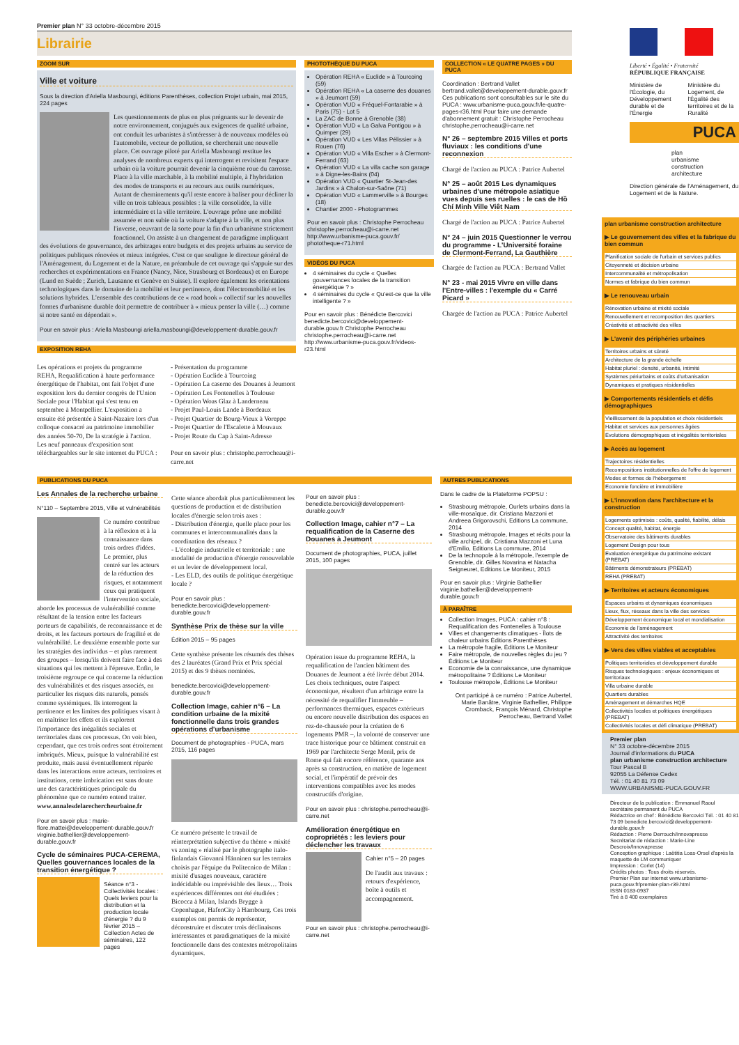Premier plan N° 33 octobre-décembre 2015
Librairie
ZOOM SUR
Ville et voiture
Sous la direction d'Ariella Masboungi, éditions Parenthèses, collection Projet urbain, mai 2015, 224 pages
Les questionnements de plus en plus prégnants sur le devenir de notre environnement, conjugués aux exigences de qualité urbaine, ont conduit les urbanistes à s'intéresser à de nouveaux modèles où l'automobile, vecteur de pollution, se chercherait une nouvelle place. Cet ouvrage piloté par Ariella Masboungi restitue les analyses de nombreux experts qui interrogent et revisitent l'espace urbain où la voiture pourrait devenir la cinquième roue du carrosse. Place à la ville marchable, à la mobilité multiple, à l'hybridation des modes de transports et au recours aux outils numériques. Autant de cheminements qu'il reste encore à baliser pour décliner la ville en trois tableaux possibles : la ville consolidée, la ville intermédiaire et la ville territoire. L'ouvrage prône une mobilité assumée et non subie où la voiture s'adapte à la ville, et non plus l'inverse, oeuvrant de la sorte pour la fin d'un urbanisme strictement fonctionnel. On assiste à un changement de paradigme impliquant des évolutions de gouvernance, des arbitrages entre budgets et des projets urbains au service de politiques publiques rénovées et mieux intégrées. C'est ce que souligne le directeur général de l'Aménagement, du Logement et de la Nature, en préambule de cet ouvrage qui s'appuie sur des recherches et expérimentations en France (Nancy, Nice, Strasbourg et Bordeaux) et en Europe (Lund en Suède ; Zurich, Lausanne et Genève en Suisse). Il explore également les orientations technologiques dans le domaine de la mobilité et leur pertinence, dont l'électromobilité et les solutions hybrides. L'ensemble des contributions de ce « road book » collectif sur les nouvelles formes d'urbanisme durable doit permettre de contribuer à « mieux penser la ville (…) comme si notre santé en dépendait ».
Pour en savoir plus : Ariella Masboungi ariella.masboungi@developpement-durable.gouv.fr
EXPOSITION REHA
Les opérations et projets du programme REHA, Requalification à haute performance énergétique de l'habitat, ont fait l'objet d'une exposition lors du dernier congrès de l'Union Sociale pour l'Habitat qui s'est tenu en septembre à Montpellier. L'exposition a ensuite été présentée à Saint-Nazaire lors d'un colloque consacré au patrimoine immobilier des années 50-70, De la stratégie à l'action. Les neuf panneaux d'exposition sont téléchargeables sur le site internet du PUCA :
- Présentation du programme
- Opération Euclide à Tourcoing
- Opération La caserne des Douanes à Jeumont
- Opération Les Fontenelles à Toulouse
- Opération Woas Glaz à Landerneau
- Projet Paul-Louis Lande à Bordeaux
- Projet Quartier de Bourg-Vieux à Voreppe
- Projet Quartier de l'Escalette à Mouvaux
- Projet Route du Cap à Saint-Adresse
Pour en savoir plus : christophe.perrocheau@i-carre.net
PHOTOTHÈQUE DU PUCA
Opération REHA « Euclide » à Tourcoing (59)
Opération REHA « La caserne des douanes » à Jeumont (59)
Opération VUD « Fréquel-Fontarabie » à Paris (75) - Lot 5
La ZAC de Bonne à Grenoble (38)
Opération VUD « La Galva Pontigou » à Quimper (29)
Opération VUD « Les Villas Pélissier » à Rouen (76)
Opération VUD « Villa Escher » à Clermont-Ferrand (63)
Opération VUD « La villa cache son garage » à Digne-les-Bains (04)
Opération VUD « Quartier St-Jean-des Jardins » à Chalon-sur-Saône (71)
Opération VUD « Lammerville » à Bourges (18)
Chantier 2000 - Photogrammes
Pour en savoir plus : Christophe Perrocheau christophe.perrocheau@i-carre.net http://www.urbanisme-puca.gouv.fr/ phototheque-r71.html
VIDÉOS DU PUCA
4 séminaires du cycle « Quelles gouvernances locales de la transition énergétique ? »
4 séminaires du cycle « Qu'est-ce que la ville intelligente ? »
Pour en savoir plus : Bénédicte Bercovici benedicte.bercovici@developpement-durable.gouv.fr Christophe Perrocheau christophe.perrocheau@i-carre.net http://www.urbanisme-puca.gouv.fr/videos-r23.html
COLLECTION « LE QUATRE PAGES » DU PUCA
Coordination : Bertrand Vallet bertrand.vallet@developpement-durable.gouv.fr Ces publications sont consultables sur le site du PUCA : www.urbanisme-puca.gouv.fr/le-quatre-pages-r36.html Pour faire une demande d'abonnement gratuit : Christophe Perrocheau christophe.perrocheau@i-carre.net
N° 26 – septembre 2015 Villes et ports fluviaux : les conditions d'une reconnexion
Chargé de l'action au PUCA : Patrice Aubertel
N° 25 – août 2015 Les dynamiques urbaines d'une métropole asiatique vues depuis ses ruelles : le cas de Hồ Chí Minh Ville Viêt Nam
Chargé de l'action au PUCA : Patrice Aubertel
N° 24 – juin 2015 Questionner le verrou du programme - L'Université foraine de Clermont-Ferrand, La Gauthière
Chargée de l'action au PUCA : Bertrand Vallet
N° 23 - mai 2015 Vivre en ville dans l'Entre-villes : l'exemple du « Carré Picard »
Chargée de l'action au PUCA : Patrice Aubertel
PUBLICATIONS DU PUCA
Les Annales de la recherche urbaine
N°110 – Septembre 2015, Ville et vulnérabilités
Ce numéro contribue à la réflexion et à la connaissance dans trois ordres d'idées. Le premier, plus centré sur les acteurs de la réduction des risques, et notamment ceux qui pratiquent l'intervention sociale, aborde les processus de vulnérabilité comme résultant de la tension entre les facteurs porteurs de capabilités, de reconnaissance et de droits, et les facteurs porteurs de fragilité et de vulnérabilité. Le deuxième ensemble porte sur les stratégies des individus – et plus rarement des groupes – lorsqu'ils doivent faire face à des situations qui les mettent à l'épreuve. Enfin, le troisième regroupe ce qui concerne la réduction des vulnérabilités et des risques associés, en particulier les risques dits naturels, pensés comme systémiques. Ils interrogent la pertinence et les limites des politiques visant à en maîtriser les effets et ils explorent l'importance des inégalités sociales et territoriales dans ces processus. On voit bien, cependant, que ces trois ordres sont étroitement imbriqués. Mieux, puisque la vulnérabilité est produite, mais aussi éventuellement réparée dans les interactions entre acteurs, territoires et institutions, cette imbrication est sans doute une des caractéristiques principale du phénomène que ce numéro entend traiter.
www.annalesdelarechercheurbaine.fr
Pour en savoir plus : marie-flore.mattei@developpement-durable.gouv.fr virginie.bathellier@developpement-durable.gouv.fr
Cycle de séminaires PUCA-CEREMA, Quelles gouvernances locales de la transition énergétique ?
Séance n°3 - Collectivités locales : Quels leviers pour la distribution et la production locale d'énergie ? du 9 février 2015 – Collection Actes de séminaires, 122 pages
Cette séance abordait plus particulièrement les questions de production et de distribution locales d'énergie selon trois axes :
- Distribution d'énergie, quelle place pour les communes et intercommunalités dans la coordination des réseaux ?
- L'écologie industrielle et territoriale : une modalité de production d'énergie renouvelable et un levier de développement local.
- Les ELD, des outils de politique énergétique locale ?
Pour en savoir plus : benedicte.bercovici@developpement-durable.gouv.fr
Synthèse Prix de thèse sur la ville
Édition 2015 – 95 pages
Cette synthèse présente les résumés des thèses des 2 lauréates (Grand Prix et Prix spécial 2015) et des 9 thèses nominées.
benedicte.bercovici@developpement-durable.gouv.fr
Collection Image, cahier n°6 – La condition urbaine de la mixité fonctionnelle dans trois grandes opérations d'urbanisme
Document de photographies - PUCA, mars 2015, 116 pages
Ce numéro présente le travail de réinterprétation subjective du thème « mixité vs zoning » réalisé par le photographe italo-finlandais Giovanni Hänninen sur les terrains choisis par l'équipe du Politecnico de Milan : mixité d'usages nouveaux, caractère indécidable ou imprévisible des lieux… Trois expériences différentes ont été étudiées : Bicocca à Milan, Islands Brygge à Copenhague, HafenCity à Hambourg. Ces trois exemples ont permis de représenter, déconstruire et discuter trois déclinaisons intéressantes et paradigmatiques de la mixité fonctionnelle dans des contextes métropolitains dynamiques.
Pour en savoir plus : benedicte.bercovici@developpement-durable.gouv.fr
Collection Image, cahier n°7 – La requalification de la Caserne des Douanes à Jeumont
Document de photographies, PUCA, juillet 2015, 100 pages
Opération issue du programme REHA, la requalification de l'ancien bâtiment des Douanes de Jeumont a été livrée début 2014. Les choix techniques, outre l'aspect économique, résultent d'un arbitrage entre la nécessité de requalifier l'immeuble – performances thermiques, espaces extérieurs ou encore nouvelle distribution des espaces en rez-de-chaussée pour la création de 6 logements PMR –, la volonté de conserver une trace historique pour ce bâtiment construit en 1969 par l'architecte Serge Menil, prix de Rome qui fait encore référence, quarante ans après sa construction, en matière de logement social, et l'impératif de prévoir des interventions compatibles avec les modes constructifs d'origine.
Pour en savoir plus : christophe.perrocheau@i-carre.net
Amélioration énergétique en copropriétés : les leviers pour déclencher les travaux
Cahier n°5 – 20 pages
De l'audit aux travaux : retours d'expérience, boîte à outils et accompagnement.
Pour en savoir plus : christophe.perrocheau@i-carre.net
AUTRES PUBLICATIONS
Dans le cadre de la Plateforme POPSU :
Strasbourg métropole, Ourlets urbains dans la ville-mosaïque, dir. Cristiana Mazzoni et Andreea Grigorovschi, Editions La commune, 2014
Strasbourg métropole, Images et récits pour la ville archipel, dir. Cristiana Mazzoni et Luna d'Emilio, Editions La commune, 2014
De la technopole à la métropole, l'exemple de Grenoble, dir. Gilles Novarina et Natacha Seigneuret, Editions Le Moniteur, 2015
Pour en savoir plus : Virginie Bathellier virginie.bathellier@developpement-durable.gouv.fr
À PARAÎTRE
Collection Images, PUCA : cahier n°8 : Requalification des Fontenelles à Toulouse
Villes et changements climatiques - Îlots de chaleur urbains Éditions Parenthèses
La métropole fragile, Éditions Le Moniteur
Faire métropole, de nouvelles règles du jeu ? Éditions Le Moniteur
Economie de la connaissance, une dynamique métropolitaine ? Éditions Le Moniteur
Toulouse métropole, Éditions Le Moniteur
Ont participé à ce numéro : Patrice Aubertel, Marie Banâtre, Virginie Bathellier, Philippe Cromback, François Ménard, Christophe Perrocheau, Bertrand Vallet
Liberté • Égalité • Fraternité
RÉPUBLIQUE FRANÇAISE
Ministère de l'Écologie, du Développement durable et de l'Énergie Ministère du Logement, de l'Égalité des territoires et de la Ruralité
PUCA
plan
urbanisme
construction
architecture
Direction générale de l'Aménagement, du Logement et de la Nature.
plan urbanisme construction architecture
▶ Le gouvernement des villes et la fabrique du bien commun
Planification sociale de l'urbain et services publics
Citoyenneté et décision urbaine
Intercommunalité et métropolisation
Normes et fabrique du bien commun
▶ Le renouveau urbain
Rénovation urbaine et mixité sociale
Renouvellement et recomposition des quartiers
Créativité et attractivité des villes
▶ L'avenir des périphéries urbaines
Territoires urbains et sûreté
Architecture de la grande échelle
Habitat pluriel : densité, urbanité, intimité
Systèmes périurbains et coûts d'urbanisation
Dynamiques et pratiques résidentielles
▶ Comportements résidentiels et défis démographiques
Vieillissement de la population et choix résidentiels
Habitat et services aux personnes âgées
Evolutions démographiques et inégalités territoriales
▶ Accès au logement
Trajectoires résidentielles
Recompositions institutionnelles de l'offre de logement
Modes et formes de l'hébergement
Economie foncière et immobilière
▶ L'innovation dans l'architecture et la construction
Logements optimisés : coûts, qualité, fiabilité, délais
Concept qualité, habitat, énergie
Observatoire des bâtiments durables
Logement Design pour tous
Evaluation énergétique du patrimoine existant (PREBAT)
Bâtiments démonstrateurs (PREBAT)
REHA (PREBAT)
▶ Territoires et acteurs économiques
Espaces urbains et dynamiques économiques
Lieux, flux, réseaux dans la ville des services
Développement économique local et mondialisation
Economie de l'aménagement
Attractivité des territoires
▶ Vers des villes viables et acceptables
Politiques territoriales et développement durable
Risques technologiques : enjeux économiques et territoriaux
Villa urbaine durable
Quartiers durables
Aménagement et démarches HQE
Collectivités locales et politiques énergétiques (PREBAT)
Collectivités locales et défi climatique (PREBAT)
Premier plan
N° 33 octobre-décembre 2015
Journal d'informations du PUCA
plan urbanisme construction architecture
Tour Pascal B
92055 La Défense Cedex
Tél. : 01 40 81 73 09
WWW.URBANISME-PUCA.GOUV.FR
Directeur de la publication : Emmanuel Raoul secrétaire permanent du PUCA
Rédactrice en chef : Bénédicte Bercovici Tél. : 01 40 81 73 09 benedicte.bercovici@developpement-durable.gouv.fr
Rédaction : Pierre Derrouch/Innovapresse
Secrétariat de rédaction : Marie-Line Descroix/Innovapresse
Conception graphique : Laëtitia Loas-Orsel d'après la maquette de LM communiquer
Impression : Corlet (14)
Crédits photos : Tous droits réservés.
Premier Plan sur internet www.urbanisme-puca.gouv.fr/premier-plan-r39.html
ISSN 0183-0937
Tiré à 8 400 exemplaires